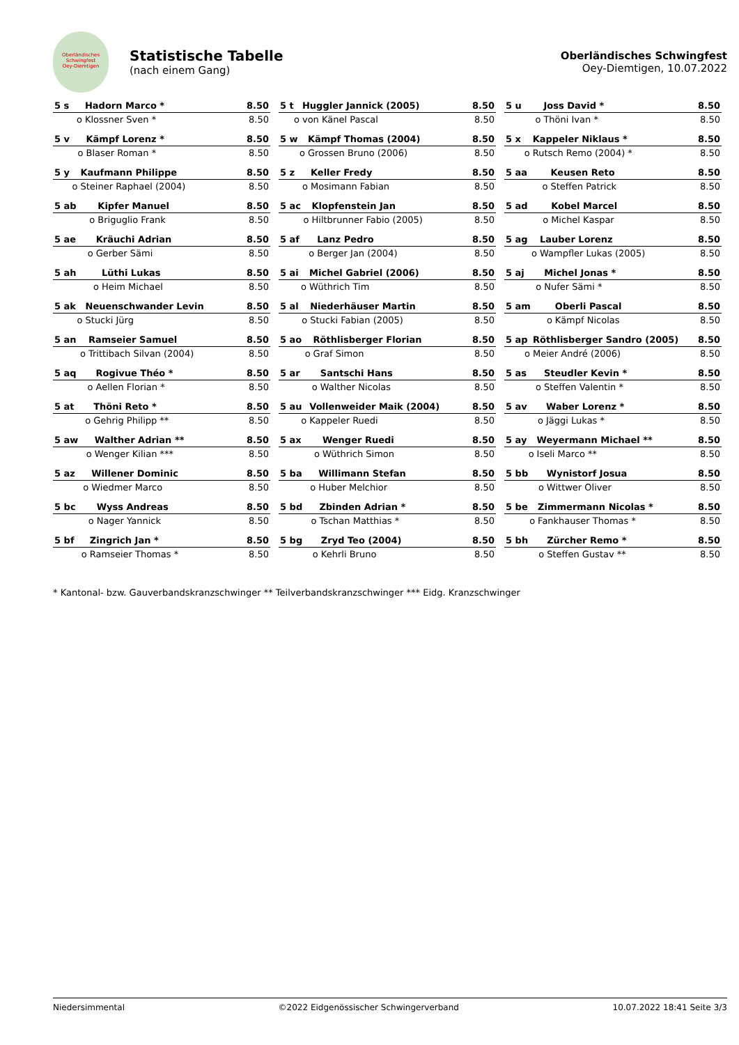Oberländisches Schwingfest
Oey-Diemtigen
Statistische Tabelle
(nach einem Gang)
Oberländisches Schwingfest
Oey-Diemtigen, 10.07.2022
| 5 s | Hadorn Marco * | 8.50 |
| o | Klossner Sven * | 8.50 |
| 5 t | Huggler Jannick (2005) | 8.50 |
| o | von Känel Pascal | 8.50 |
| 5 u | Joss David * | 8.50 |
| o | Thöni Ivan * | 8.50 |
| 5 v | Kämpf Lorenz * | 8.50 |
| o | Blaser Roman * | 8.50 |
| 5 w | Kämpf Thomas (2004) | 8.50 |
| o | Grossen Bruno (2006) | 8.50 |
| 5 x | Kappeler Niklaus * | 8.50 |
| o | Rutsch Remo (2004) * | 8.50 |
| 5 y | Kaufmann Philippe | 8.50 |
| o | Steiner Raphael (2004) | 8.50 |
| 5 z | Keller Fredy | 8.50 |
| o | Mosimann Fabian | 8.50 |
| 5 aa | Keusen Reto | 8.50 |
| o | Steffen Patrick | 8.50 |
| 5 ab | Kipfer Manuel | 8.50 |
| o | Briguglio Frank | 8.50 |
| 5 ac | Klopfenstein Jan | 8.50 |
| o | Hiltbrunner Fabio (2005) | 8.50 |
| 5 ad | Kobel Marcel | 8.50 |
| o | Michel Kaspar | 8.50 |
| 5 ae | Kräuchi Adrian | 8.50 |
| o | Gerber Sämi | 8.50 |
| 5 af | Lanz Pedro | 8.50 |
| o | Berger Jan (2004) | 8.50 |
| 5 ag | Lauber Lorenz | 8.50 |
| o | Wampfler Lukas (2005) | 8.50 |
| 5 ah | Lüthi Lukas | 8.50 |
| o | Heim Michael | 8.50 |
| 5 ai | Michel Gabriel (2006) | 8.50 |
| o | Wüthrich Tim | 8.50 |
| 5 aj | Michel Jonas * | 8.50 |
| o | Nufer Sämi * | 8.50 |
| 5 ak | Neuenschwander Levin | 8.50 |
| o | Stucki Jürg | 8.50 |
| 5 al | Niederhäuser Martin | 8.50 |
| o | Stucki Fabian (2005) | 8.50 |
| 5 am | Oberli Pascal | 8.50 |
| o | Kämpf Nicolas | 8.50 |
| 5 an | Ramseier Samuel | 8.50 |
| o | Trittibach Silvan (2004) | 8.50 |
| 5 ao | Röthlisberger Florian | 8.50 |
| o | Graf Simon | 8.50 |
| 5 ap | Röthlisberger Sandro (2005) | 8.50 |
| o | Meier André (2006) | 8.50 |
| 5 aq | Rogivue Théo * | 8.50 |
| o | Aellen Florian * | 8.50 |
| 5 ar | Santschi Hans | 8.50 |
| o | Walther Nicolas | 8.50 |
| 5 as | Steudler Kevin * | 8.50 |
| o | Steffen Valentin * | 8.50 |
| 5 at | Thöni Reto * | 8.50 |
| o | Gehrig Philipp ** | 8.50 |
| 5 au | Vollenweider Maik (2004) | 8.50 |
| o | Kappeler Ruedi | 8.50 |
| 5 av | Waber Lorenz * | 8.50 |
| o | Jäggi Lukas * | 8.50 |
| 5 aw | Walther Adrian ** | 8.50 |
| o | Wenger Kilian *** | 8.50 |
| 5 ax | Wenger Ruedi | 8.50 |
| o | Wüthrich Simon | 8.50 |
| 5 ay | Weyermann Michael ** | 8.50 |
| o | Iseli Marco ** | 8.50 |
| 5 az | Willener Dominic | 8.50 |
| o | Wiedmer Marco | 8.50 |
| 5 ba | Willimann Stefan | 8.50 |
| o | Huber Melchior | 8.50 |
| 5 bb | Wynistorf Josua | 8.50 |
| o | Wittwer Oliver | 8.50 |
| 5 bc | Wyss Andreas | 8.50 |
| o | Nager Yannick | 8.50 |
| 5 bd | Zbinden Adrian * | 8.50 |
| o | Tschan Matthias * | 8.50 |
| 5 be | Zimmermann Nicolas * | 8.50 |
| o | Fankhauser Thomas * | 8.50 |
| 5 bf | Zingrich Jan * | 8.50 |
| o | Ramseier Thomas * | 8.50 |
| 5 bg | Zryd Teo (2004) | 8.50 |
| o | Kehrli Bruno | 8.50 |
| 5 bh | Zürcher Remo * | 8.50 |
| o | Steffen Gustav ** | 8.50 |
* Kantonal- bzw. Gauverbandskranzschwinger ** Teilverbandskranzschwinger *** Eidg. Kranzschwinger
Niedersimmental ©2022 Eidgenössischer Schwingerverband 10.07.2022 18:41 Seite 3/3